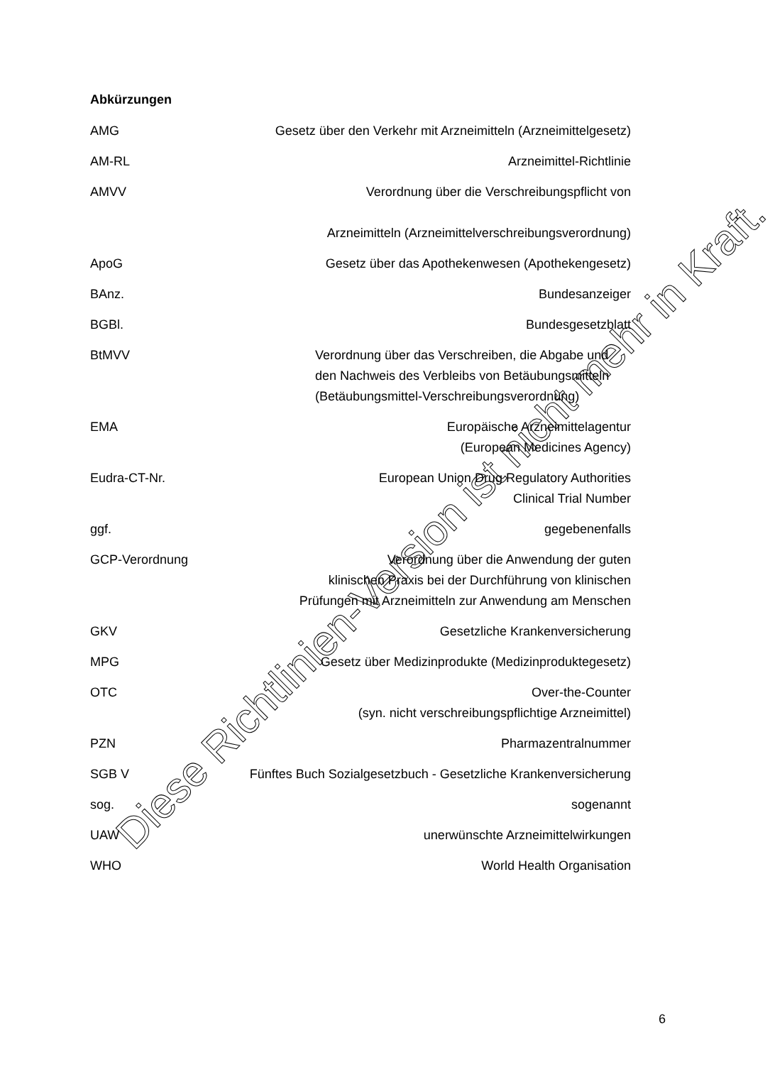Abkürzungen
| AMG | Gesetz über den Verkehr mit Arzneimitteln (Arzneimittelgesetz) |
| AM-RL | Arzneimittel-Richtlinie |
| AMVV | Verordnung über die Verschreibungspflicht von Arzneimitteln (Arzneimittelverschreibungsverordnung) |
| ApoG | Gesetz über das Apothekenwesen (Apothekengesetz) |
| BAnz. | Bundesanzeiger |
| BGBl. | Bundesgesetzblatt |
| BtMVV | Verordnung über das Verschreiben, die Abgabe und den Nachweis des Verbleibs von Betäubungsmitteln (Betäubungsmittel-Verschreibungsverordnung) |
| EMA | Europäische Arzneimittelagentur (European Medicines Agency) |
| Eudra-CT-Nr. | European Union Drug Regulatory Authorities Clinical Trial Number |
| ggf. | gegebenenfalls |
| GCP-Verordnung | Verordnung über die Anwendung der guten klinischen Praxis bei der Durchführung von klinischen Prüfungen mit Arzneimitteln zur Anwendung am Menschen |
| GKV | Gesetzliche Krankenversicherung |
| MPG | Gesetz über Medizinprodukte (Medizinproduktegesetz) |
| OTC | Over-the-Counter (syn. nicht verschreibungspflichtige Arzneimittel) |
| PZN | Pharmazentralnummer |
| SGB V | Fünftes Buch Sozialgesetzbuch - Gesetzliche Krankenversicherung |
| sog. | sogenannt |
| UAW | unerwünschte Arzneimittelwirkungen |
| WHO | World Health Organisation |
6
Diese Richtlinien-Version ist nicht mehr in Kraft.